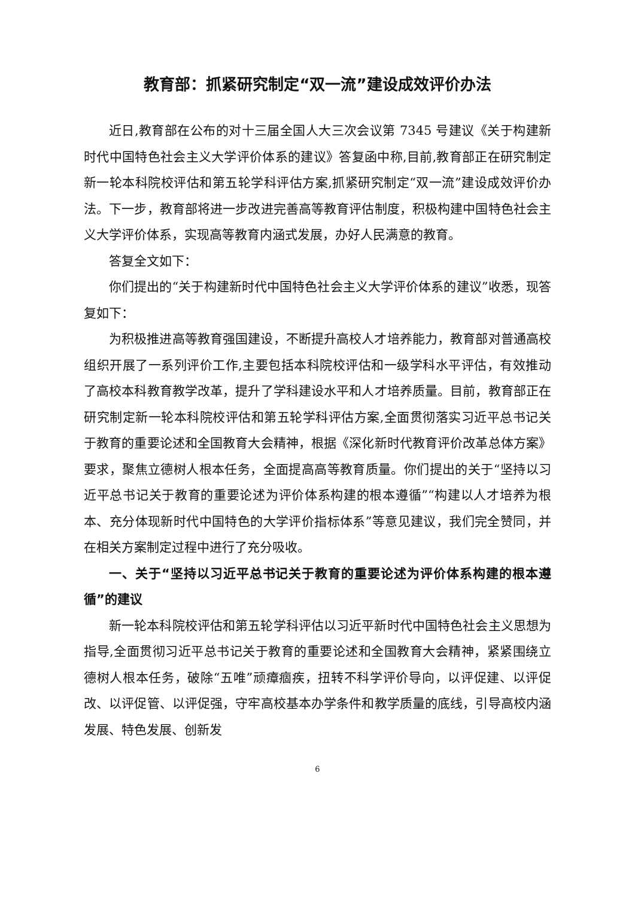教育部：抓紧研究制定“双一流”建设成效评价办法
近日,教育部在公布的对十三届全国人大三次会议第 7345 号建议《关于构建新时代中国特色社会主义大学评价体系的建议》答复函中称,目前,教育部正在研究制定新一轮本科院校评估和第五轮学科评估方案,抓紧研究制定“双一流”建设成效评价办法。下一步，教育部将进一步改进完善高等教育评估制度，积极构建中国特色社会主义大学评价体系，实现高等教育内涵式发展，办好人民满意的教育。
答复全文如下：
你们提出的“关于构建新时代中国特色社会主义大学评价体系的建议”收悉，现答复如下：
为积极推进高等教育强国建设，不断提升高校人才培养能力，教育部对普通高校组织开展了一系列评价工作,主要包括本科院校评估和一级学科水平评估，有效推动了高校本科教育教学改革，提升了学科建设水平和人才培养质量。目前，教育部正在研究制定新一轮本科院校评估和第五轮学科评估方案,全面贯彻落实习近平总书记关于教育的重要论述和全国教育大会精神，根据《深化新时代教育评价改革总体方案》要求，聚焦立德树人根本任务，全面提高高等教育质量。你们提出的关于“坚持以习近平总书记关于教育的重要论述为评价体系构建的根本遵循”“构建以人才培养为根本、充分体现新时代中国特色的大学评价指标体系”等意见建议，我们完全赞同，并在相关方案制定过程中进行了充分吸收。
一、关于“坚持以习近平总书记关于教育的重要论述为评价体系构建的根本遵循”的建议
新一轮本科院校评估和第五轮学科评估以习近平新时代中国特色社会主义思想为指导,全面贯彻习近平总书记关于教育的重要论述和全国教育大会精神，紧紧围绕立德树人根本任务，破除“五唯”顽瘴痼疾，扭转不科学评价导向，以评促建、以评促改、以评促管、以评促强，守牢高校基本办学条件和教学质量的底线，引导高校内涵发展、特色发展、创新发
6